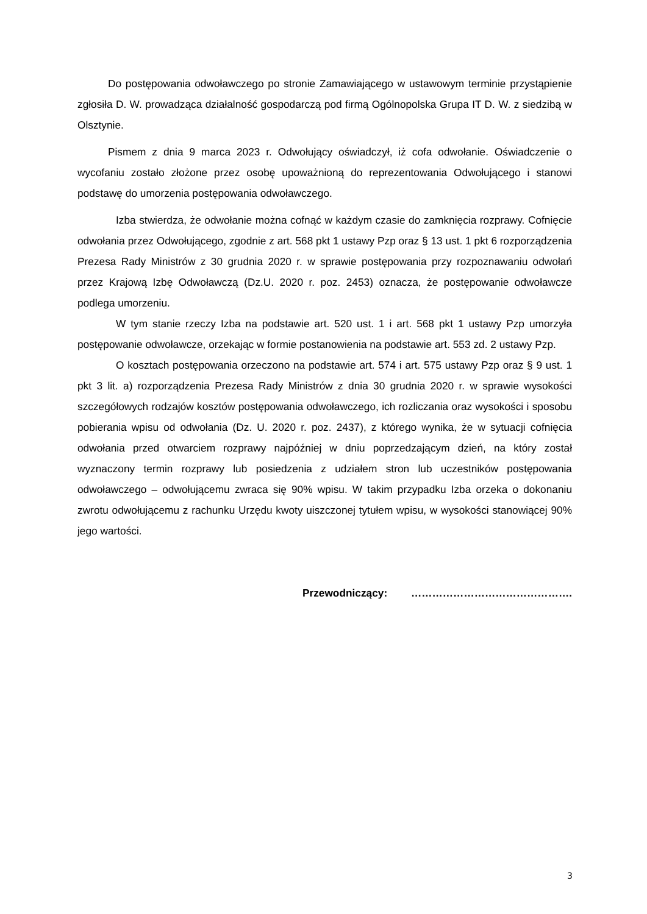Do postępowania odwoławczego po stronie Zamawiającego w ustawowym terminie przystąpienie zgłosiła D. W. prowadząca działalność gospodarczą pod firmą Ogólnopolska Grupa IT D. W. z siedzibą w Olsztynie.
Pismem z dnia 9 marca 2023 r. Odwołujący oświadczył, iż cofa odwołanie. Oświadczenie o wycofaniu zostało złożone przez osobę upoważnioną do reprezentowania Odwołującego i stanowi podstawę do umorzenia postępowania odwoławczego.
Izba stwierdza, że odwołanie można cofnąć w każdym czasie do zamknięcia rozprawy. Cofnięcie odwołania przez Odwołującego, zgodnie z art. 568 pkt 1 ustawy Pzp oraz § 13 ust. 1 pkt 6 rozporządzenia Prezesa Rady Ministrów z 30 grudnia 2020 r. w sprawie postępowania przy rozpoznawaniu odwołań przez Krajową Izbę Odwoławczą (Dz.U. 2020 r. poz. 2453) oznacza, że postępowanie odwoławcze podlega umorzeniu.
W tym stanie rzeczy Izba na podstawie art. 520 ust. 1 i art. 568 pkt 1 ustawy Pzp umorzyła postępowanie odwoławcze, orzekając w formie postanowienia na podstawie art. 553 zd. 2 ustawy Pzp.
O kosztach postępowania orzeczono na podstawie art. 574 i art. 575 ustawy Pzp oraz § 9 ust. 1 pkt 3 lit. a) rozporządzenia Prezesa Rady Ministrów z dnia 30 grudnia 2020 r. w sprawie wysokości szczegółowych rodzajów kosztów postępowania odwoławczego, ich rozliczania oraz wysokości i sposobu pobierania wpisu od odwołania (Dz. U. 2020 r. poz. 2437), z którego wynika, że w sytuacji cofnięcia odwołania przed otwarciem rozprawy najpóźniej w dniu poprzedzającym dzień, na który został wyznaczony termin rozprawy lub posiedzenia z udziałem stron lub uczestników postępowania odwoławczego – odwołującemu zwraca się 90% wpisu. W takim przypadku Izba orzeka o dokonaniu zwrotu odwołującemu z rachunku Urzędu kwoty uiszczonej tytułem wpisu, w wysokości stanowiącej 90% jego wartości.
Przewodniczący: ……………………………………….
3